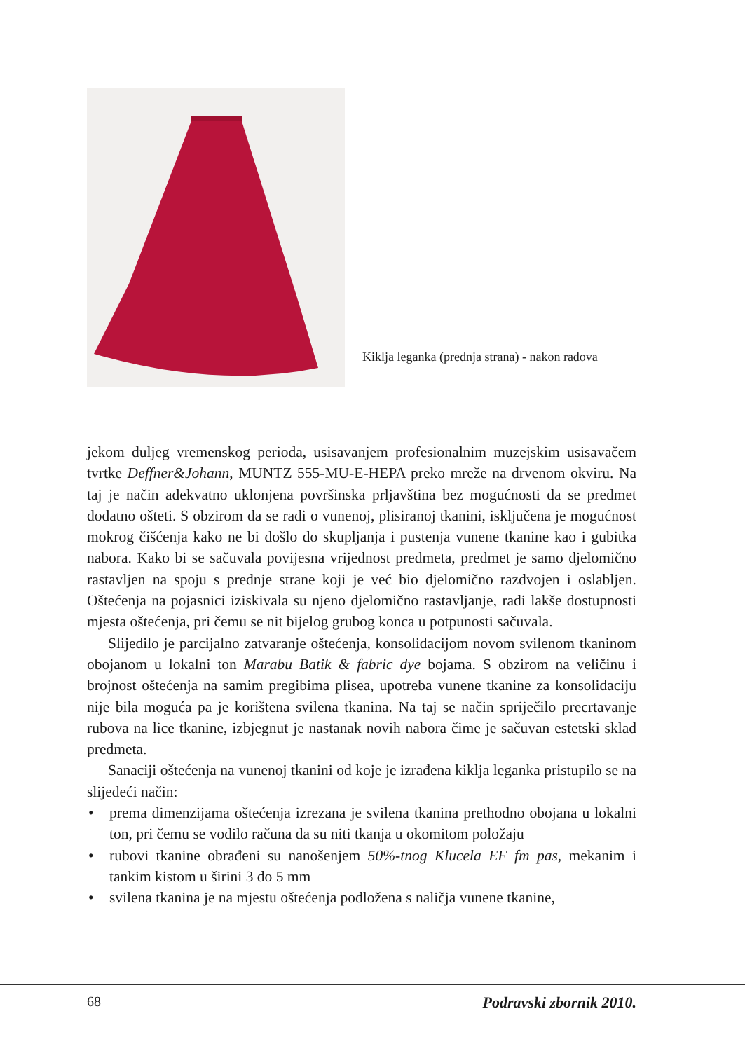Kiklja leganka (prednja strana) - nakon radova
jekom duljeg vremenskog perioda, usisavanjem profesionalnim muzejskim usisavačem tvrtke Deffner&Johann, MUNTZ 555-MU-E-HEPA preko mreže na drvenom okviru. Na taj je način adekvatno uklonjena površinska prljavština bez mogućnosti da se predmet dodatno ošteti. S obzirom da se radi o vunenoj, plisiranoj tkanini, isključena je mogućnost mokrog čišćenja kako ne bi došlo do skupljanja i pustenja vunene tkanine kao i gubitka nabora. Kako bi se sačuvala povijesna vrijednost predmeta, predmet je samo djelomično rastavljen na spoju s prednje strane koji je već bio djelomično razdvojen i oslabljen. Oštećenja na pojasnici iziskivala su njeno djelomično rastavljanje, radi lakše dostupnosti mjesta oštećenja, pri čemu se nit bijelog grubog konca u potpunosti sačuvala.
Slijedilo je parcijalno zatvaranje oštećenja, konsolidacijom novom svilenom tkaninom obojanom u lokalni ton Marabu Batik & fabric dye bojama. S obzirom na veličinu i brojnost oštećenja na samim pregibima plisea, upotreba vunene tkanine za konsolidaciju nije bila moguća pa je korištena svilena tkanina. Na taj se način spriječilo precrtavanje rubova na lice tkanine, izbjegnut je nastanak novih nabora čime je sačuvan estetski sklad predmeta.
Sanaciji oštećenja na vunenoj tkanini od koje je izrađena kiklja leganka pristupilo se na slijedeći način:
• prema dimenzijama oštećenja izrezana je svilena tkanina prethodno obojana u lokalni ton, pri čemu se vodilo računa da su niti tkanja u okomitom položaju
• rubovi tkanine obrađeni su nanošenjem 50%-tnog Klucela EF fm pas, mekanim i tankim kistom u širini 3 do 5 mm
• svilena tkanina je na mjestu oštećenja podložena s naličja vunene tkanine,
68 Podravski zbornik 2010.